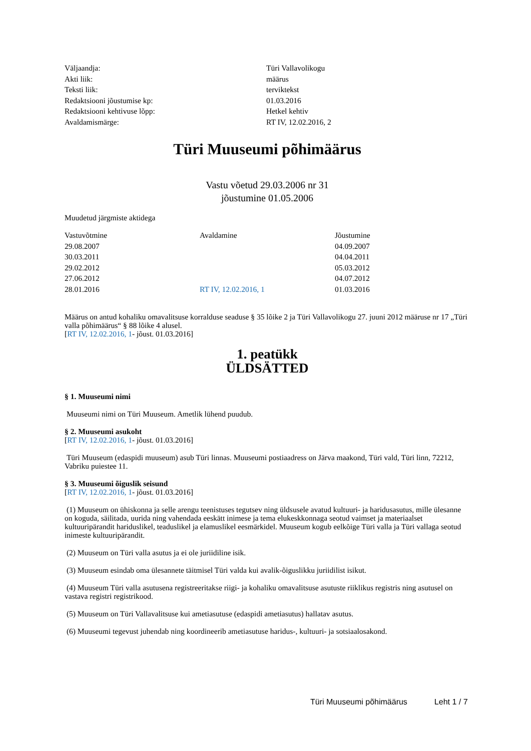| Väljaandja: | Türi Vallavolikogu |
| Akti liik: | määrus |
| Teksti liik: | terviktekst |
| Redaktsiooni jõustumise kp: | 01.03.2016 |
| Redaktsiooni kehtivuse lõpp: | Hetkel kehtiv |
| Avaldamismärge: | RT IV, 12.02.2016, 2 |
Türi Muuseumi põhimäärus
Vastu võetud 29.03.2006 nr 31
jõustumine 01.05.2006
Muudetud järgmiste aktidega
| Vastuvõtmine | Avaldamine | Jõustumine |
| --- | --- | --- |
| 29.08.2007 | | 04.09.2007 |
| 30.03.2011 | | 04.04.2011 |
| 29.02.2012 | | 05.03.2012 |
| 27.06.2012 | | 04.07.2012 |
| 28.01.2016 | RT IV, 12.02.2016, 1 | 01.03.2016 |
Määrus on antud kohaliku omavalitsuse korralduse seaduse § 35 lõike 2 ja Türi Vallavolikogu 27. juuni 2012 määruse nr 17 „Türi valla põhimäärus“ § 88 lõike 4 alusel.
[RT IV, 12.02.2016, 1- jõust. 01.03.2016]
1. peatükk
ÜLDSÄTTED
§ 1. Muuseumi nimi
Muuseumi nimi on Türi Muuseum. Ametlik lühend puudub.
§ 2. Muuseumi asukoht
[RT IV, 12.02.2016, 1- jõust. 01.03.2016]
Türi Muuseum (edaspidi muuseum) asub Türi linnas. Muuseumi postiaadress on Järva maakond, Türi vald, Türi linn, 72212, Vabriku puiestee 11.
§ 3. Muuseumi õiguslik seisund
[RT IV, 12.02.2016, 1- jõust. 01.03.2016]
(1) Muuseum on ühiskonna ja selle arengu teenistuses tegutsev ning üldsusele avatud kultuuri- ja haridusasutus, mille ülesanne on koguda, säilitada, uurida ning vahendada eeskätt inimese ja tema elukeskkonnaga seotud vaimset ja materiaalset kultuuripärandit hariduslikel, teaduslikel ja elamuslikel eesmärkidel. Muuseum kogub eelkõige Türi valla ja Türi vallaga seotud inimeste kultuuripärandit.
(2) Muuseum on Türi valla asutus ja ei ole juriidiline isik.
(3) Muuseum esindab oma ülesannete täitmisel Türi valda kui avalik-õiguslikku juriidilist isikut.
(4) Muuseum Türi valla asutusena registreeritakse riigi- ja kohaliku omavalitsuse asutuste riiklikus registris ning asutusel on vastava registri registrikood.
(5) Muuseum on Türi Vallavalitsuse kui ametiasutuse (edaspidi ametiasutus) hallatav asutus.
(6) Muuseumi tegevust juhendab ning koordineerib ametiasutuse haridus-, kultuuri- ja sotsiaalosakond.
Türi Muuseumi põhimäärus Leht 1 / 7